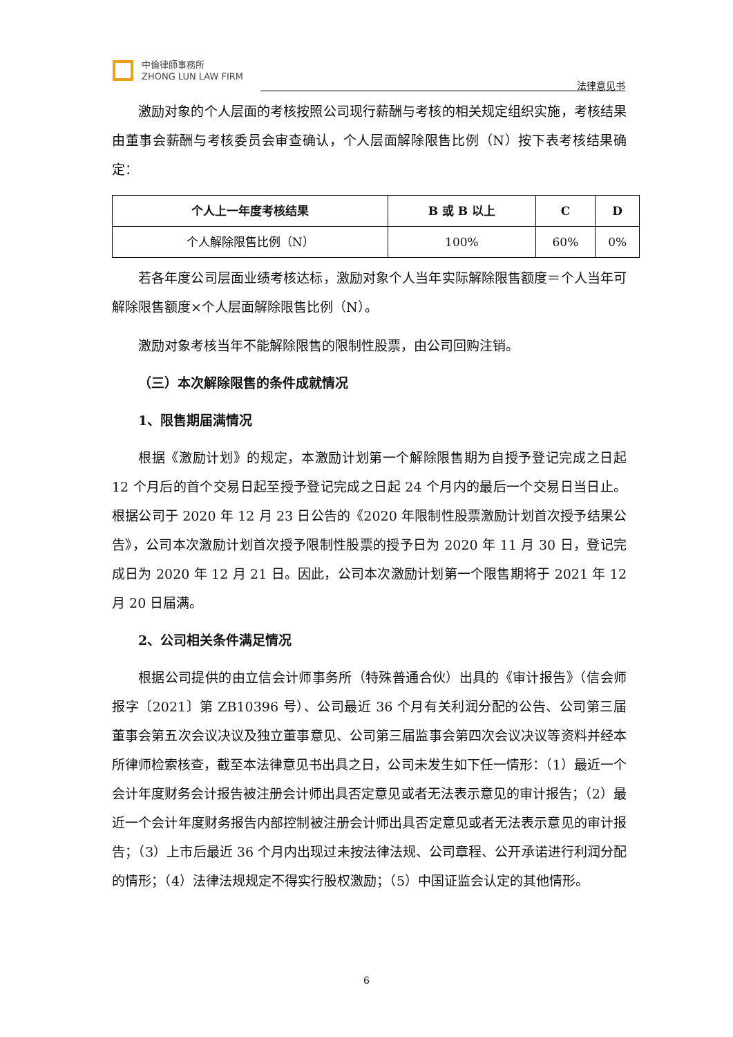中倫律師事務所
ZHONG LUN LAW FIRM
法律意见书
激励对象的个人层面的考核按照公司现行薪酬与考核的相关规定组织实施，考核结果由董事会薪酬与考核委员会审查确认，个人层面解除限售比例（N）按下表考核结果确定：
| 个人上一年度考核结果 | B 或 B 以上 | C | D |
| --- | --- | --- | --- |
| 个人解除限售比例（N） | 100% | 60% | 0% |
若各年度公司层面业绩考核达标，激励对象个人当年实际解除限售额度＝个人当年可解除限售额度×个人层面解除限售比例（N）。
激励对象考核当年不能解除限售的限制性股票，由公司回购注销。
（三）本次解除限售的条件成就情况
1、限售期届满情况
根据《激励计划》的规定，本激励计划第一个解除限售期为自授予登记完成之日起 12 个月后的首个交易日起至授予登记完成之日起 24 个月内的最后一个交易日当日止。根据公司于 2020 年 12 月 23 日公告的《2020 年限制性股票激励计划首次授予结果公告》，公司本次激励计划首次授予限制性股票的授予日为 2020 年 11 月 30 日，登记完成日为 2020 年 12 月 21 日。因此，公司本次激励计划第一个限售期将于 2021 年 12 月 20 日届满。
2、公司相关条件满足情况
根据公司提供的由立信会计师事务所（特殊普通合伙）出具的《审计报告》（信会师报字〔2021〕第 ZB10396 号）、公司最近 36 个月有关利润分配的公告、公司第三届董事会第五次会议决议及独立董事意见、公司第三届监事会第四次会议决议等资料并经本所律师检索核查，截至本法律意见书出具之日，公司未发生如下任一情形：（1）最近一个会计年度财务会计报告被注册会计师出具否定意见或者无法表示意见的审计报告；（2）最近一个会计年度财务报告内部控制被注册会计师出具否定意见或者无法表示意见的审计报告；（3）上市后最近 36 个月内出现过未按法律法规、公司章程、公开承诺进行利润分配的情形；（4）法律法规规定不得实行股权激励；（5）中国证监会认定的其他情形。
6